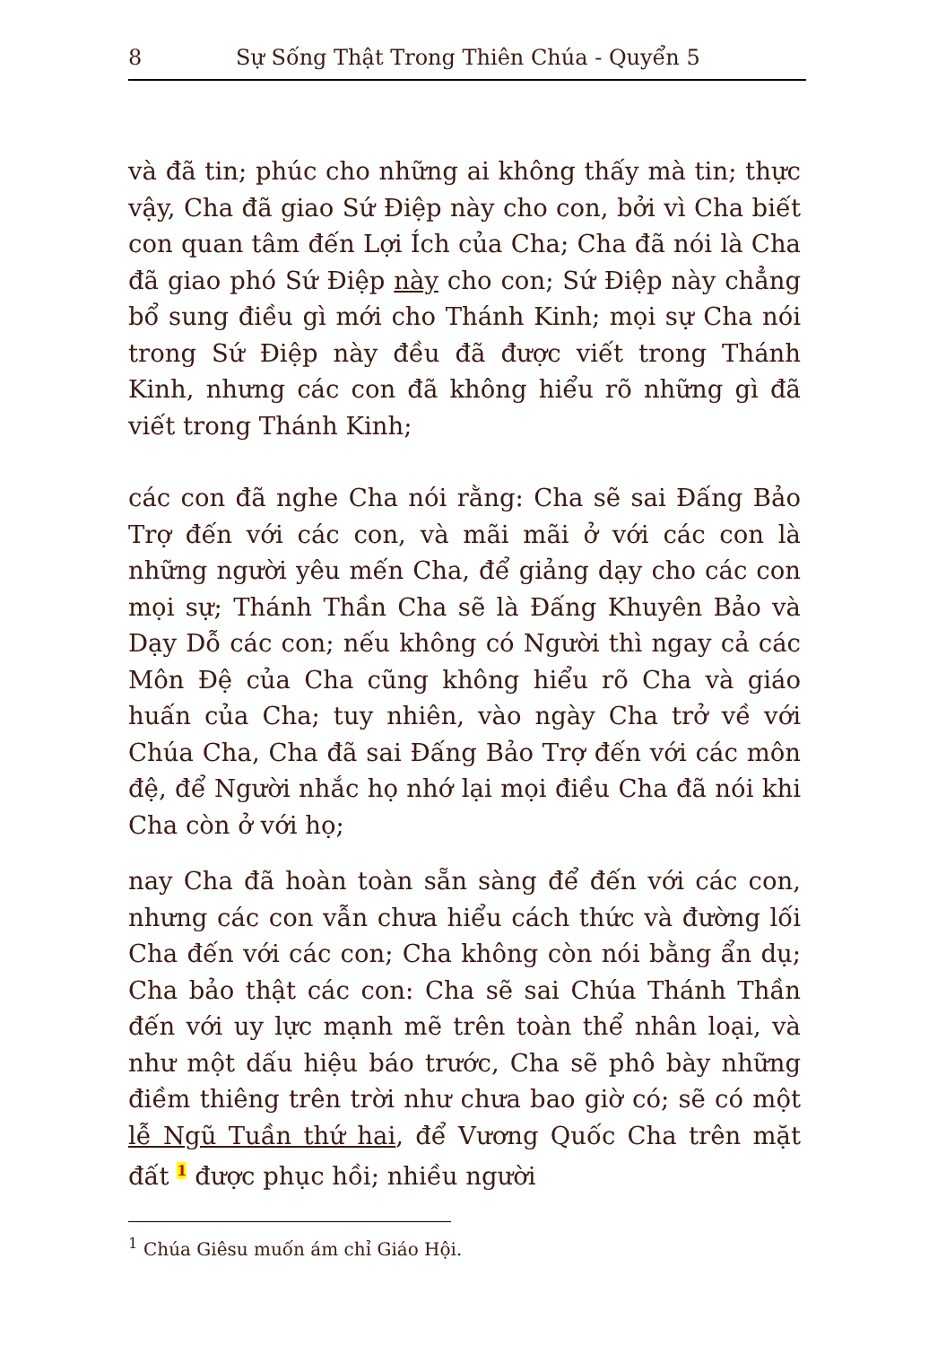8 Sự Sống Thật Trong Thiên Chúa - Quyển 5
và đã tin; phúc cho những ai không thấy mà tin; thực vậy, Cha đã giao Sứ Điệp này cho con, bởi vì Cha biết con quan tâm đến Lợi Ích của Cha; Cha đã nói là Cha đã giao phó Sứ Điệp này cho con; Sứ Điệp này chẳng bổ sung điều gì mới cho Thánh Kinh; mọi sự Cha nói trong Sứ Điệp này đều đã được viết trong Thánh Kinh, nhưng các con đã không hiểu rõ những gì đã viết trong Thánh Kinh;
các con đã nghe Cha nói rằng: Cha sẽ sai Đấng Bảo Trợ đến với các con, và mãi mãi ở với các con là những người yêu mến Cha, để giảng dạy cho các con mọi sự; Thánh Thần Cha sẽ là Đấng Khuyên Bảo và Dạy Dỗ các con; nếu không có Người thì ngay cả các Môn Đệ của Cha cũng không hiểu rõ Cha và giáo huấn của Cha; tuy nhiên, vào ngày Cha trở về với Chúa Cha, Cha đã sai Đấng Bảo Trợ đến với các môn đệ, để Người nhắc họ nhớ lại mọi điều Cha đã nói khi Cha còn ở với họ;
nay Cha đã hoàn toàn sẵn sàng để đến với các con, nhưng các con vẫn chưa hiểu cách thức và đường lối Cha đến với các con; Cha không còn nói bằng ẩn dụ; Cha bảo thật các con: Cha sẽ sai Chúa Thánh Thần đến với uy lực mạnh mẽ trên toàn thể nhân loại, và như một dấu hiệu báo trước, Cha sẽ phô bày những điềm thiêng trên trời như chưa bao giờ có; sẽ có một lễ Ngũ Tuần thứ hai, để Vương Quốc Cha trên mặt đất <sup>1</sup> được phục hồi; nhiều người
<sup>1</sup> Chúa Giêsu muốn ám chỉ Giáo Hội.